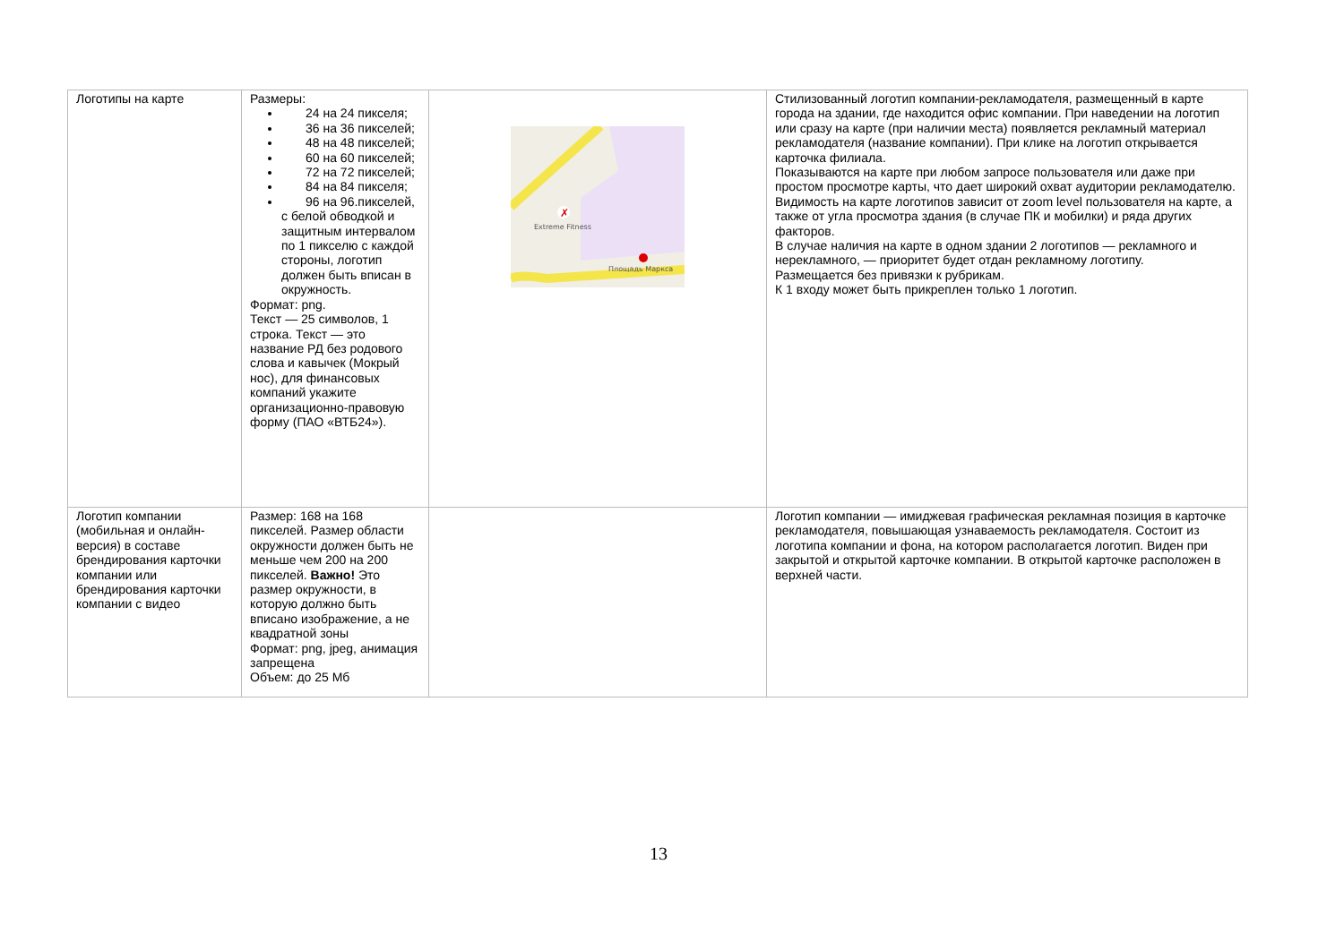| Логотипы на карте | Размеры: 24 на 24 пикселя; 36 на 36 пикселей; 48 на 48 пикселей; 60 на 60 пикселей; 72 на 72 пикселей; 84 на 84 пикселя; 96 на 96.пикселей, с белой обводкой и защитным интервалом по 1 пикселю с каждой стороны, логотип должен быть вписан в окружность. Формат: png. Текст — 25 символов, 1 строка. Текст — это название РД без родового слова и кавычек (Мокрый нос), для финансовых компаний укажите организационно-правовую форму (ПАО «ВТБ24»). | ✗ Extreme Fitness Площадь Маркса | Стилизованный логотип компании-рекламодателя, размещенный в карте города на здании, где находится офис компании. При наведении на логотип или сразу на карте (при наличии места) появляется рекламный материал рекламодателя (название компании). При клике на логотип открывается карточка филиала. Показываются на карте при любом запросе пользователя или даже при простом просмотре карты, что дает широкий охват аудитории рекламодателю. Видимость на карте логотипов зависит от zoom level пользователя на карте, а также от угла просмотра здания (в случае ПК и мобилки) и ряда других факторов. В случае наличия на карте в одном здании 2 логотипов — рекламного и нерекламного, — приоритет будет отдан рекламному логотипу. Размещается без привязки к рубрикам. К 1 входу может быть прикреплен только 1 логотип. |
| Логотип компании (мобильная и онлайн-версия) в составе брендирования карточки компании или брендирования карточки компании с видео | Размер: 168 на 168 пикселей. Размер области окружности должен быть не меньше чем 200 на 200 пикселей. Важно! Это размер окружности, в которую должно быть вписано изображение, а не квадратной зоны Формат: png, jpeg, анимация запрещена Объем: до 25 Мб | | Логотип компании — имиджевая графическая рекламная позиция в карточке рекламодателя, повышающая узнаваемость рекламодателя. Состоит из логотипа компании и фона, на котором располагается логотип. Виден при закрытой и открытой карточке компании. В открытой карточке расположен в верхней части. |
13